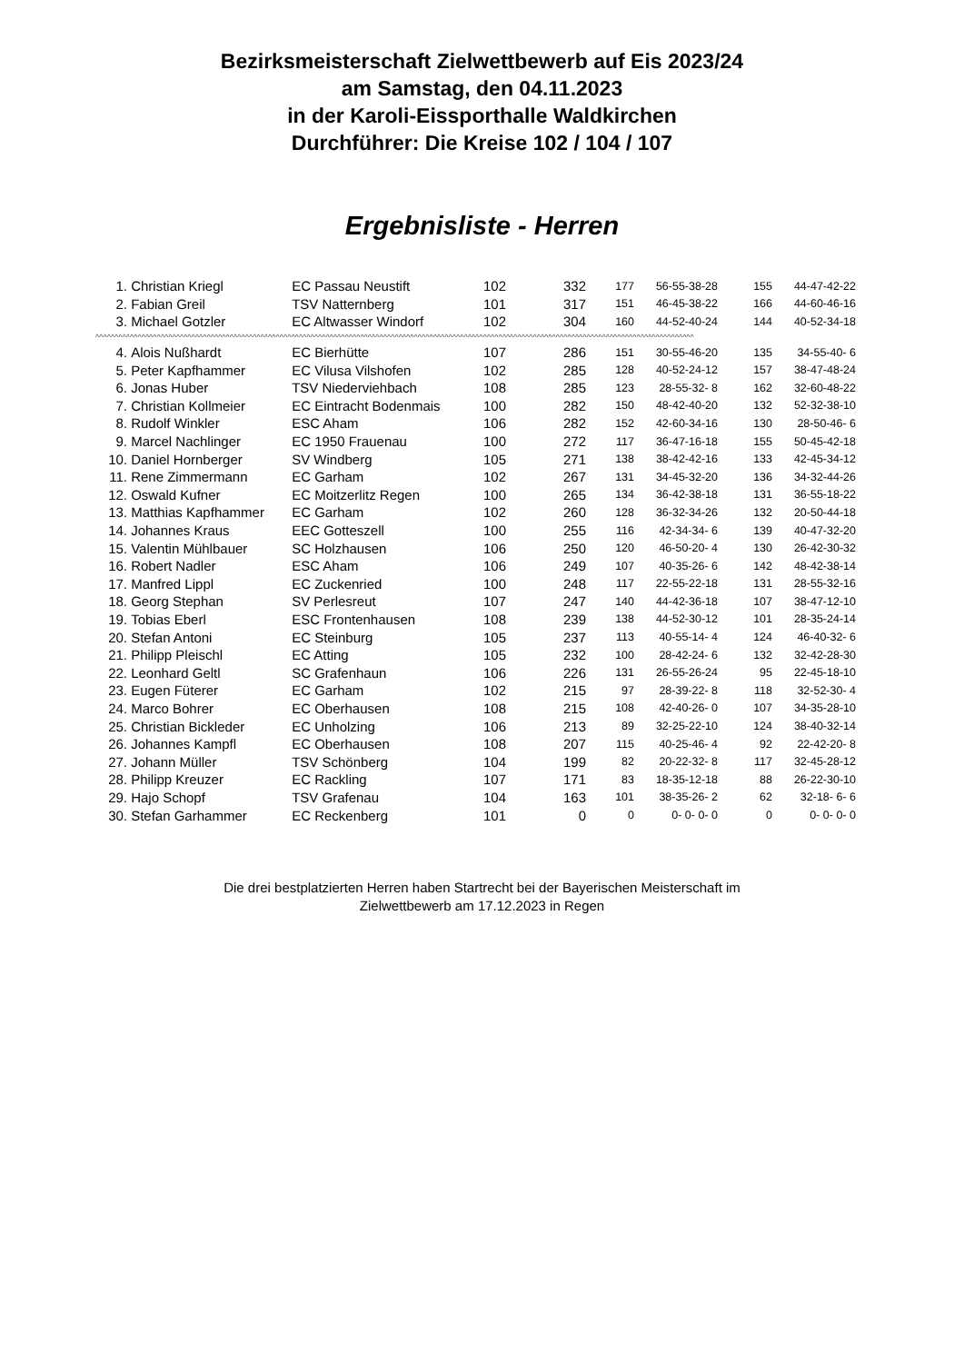Bezirksmeisterschaft Zielwettbewerb auf Eis 2023/24
am Samstag, den 04.11.2023
in der Karoli-Eissporthalle Waldkirchen
Durchführer: Die Kreise 102 / 104 / 107
Ergebnisliste - Herren
| 1. | Christian Kriegl | EC Passau Neustift | 102 | 332 | 177 | 56-55-38-28 | 155 | 44-47-42-22 |
| 2. | Fabian Greil | TSV Natternberg | 101 | 317 | 151 | 46-45-38-22 | 166 | 44-60-46-16 |
| 3. | Michael Gotzler | EC Altwasser Windorf | 102 | 304 | 160 | 44-52-40-24 | 144 | 40-52-34-18 |
| ^^^^^^^^^^^^^^^^^^^^^^^^^^^^^^^^^^^^^^^^^^^^^^^^^^^^^^^^^^^^^^^^^^^^^^^^^^^^^^^^^^^^^^^^^^^^^^^^^^^^^^^^^^^^^^^^^^^^^^^^^^^^^^^^^^^^^^^^^^^^^^^^^^^^^^^^^^^^ | | | | | | | | |
| 4. | Alois Nußhardt | EC Bierhütte | 107 | 286 | 151 | 30-55-46-20 | 135 | 34-55-40- 6 |
| 5. | Peter Kapfhammer | EC Vilusa Vilshofen | 102 | 285 | 128 | 40-52-24-12 | 157 | 38-47-48-24 |
| 6. | Jonas Huber | TSV Niederviehbach | 108 | 285 | 123 | 28-55-32- 8 | 162 | 32-60-48-22 |
| 7. | Christian Kollmeier | EC Eintracht Bodenmais | 100 | 282 | 150 | 48-42-40-20 | 132 | 52-32-38-10 |
| 8. | Rudolf Winkler | ESC Aham | 106 | 282 | 152 | 42-60-34-16 | 130 | 28-50-46- 6 |
| 9. | Marcel Nachlinger | EC 1950 Frauenau | 100 | 272 | 117 | 36-47-16-18 | 155 | 50-45-42-18 |
| 10. | Daniel Hornberger | SV Windberg | 105 | 271 | 138 | 38-42-42-16 | 133 | 42-45-34-12 |
| 11. | Rene Zimmermann | EC Garham | 102 | 267 | 131 | 34-45-32-20 | 136 | 34-32-44-26 |
| 12. | Oswald Kufner | EC Moitzerlitz Regen | 100 | 265 | 134 | 36-42-38-18 | 131 | 36-55-18-22 |
| 13. | Matthias Kapfhammer | EC Garham | 102 | 260 | 128 | 36-32-34-26 | 132 | 20-50-44-18 |
| 14. | Johannes Kraus | EEC Gotteszell | 100 | 255 | 116 | 42-34-34- 6 | 139 | 40-47-32-20 |
| 15. | Valentin Mühlbauer | SC Holzhausen | 106 | 250 | 120 | 46-50-20- 4 | 130 | 26-42-30-32 |
| 16. | Robert Nadler | ESC Aham | 106 | 249 | 107 | 40-35-26- 6 | 142 | 48-42-38-14 |
| 17. | Manfred Lippl | EC Zuckenried | 100 | 248 | 117 | 22-55-22-18 | 131 | 28-55-32-16 |
| 18. | Georg Stephan | SV Perlesreut | 107 | 247 | 140 | 44-42-36-18 | 107 | 38-47-12-10 |
| 19. | Tobias Eberl | ESC Frontenhausen | 108 | 239 | 138 | 44-52-30-12 | 101 | 28-35-24-14 |
| 20. | Stefan Antoni | EC Steinburg | 105 | 237 | 113 | 40-55-14- 4 | 124 | 46-40-32- 6 |
| 21. | Philipp Pleischl | EC Atting | 105 | 232 | 100 | 28-42-24- 6 | 132 | 32-42-28-30 |
| 22. | Leonhard Geltl | SC Grafenhaun | 106 | 226 | 131 | 26-55-26-24 | 95 | 22-45-18-10 |
| 23. | Eugen Füterer | EC Garham | 102 | 215 | 97 | 28-39-22- 8 | 118 | 32-52-30- 4 |
| 24. | Marco Bohrer | EC Oberhausen | 108 | 215 | 108 | 42-40-26- 0 | 107 | 34-35-28-10 |
| 25. | Christian Bickleder | EC Unholzing | 106 | 213 | 89 | 32-25-22-10 | 124 | 38-40-32-14 |
| 26. | Johannes Kampfl | EC Oberhausen | 108 | 207 | 115 | 40-25-46- 4 | 92 | 22-42-20- 8 |
| 27. | Johann Müller | TSV Schönberg | 104 | 199 | 82 | 20-22-32- 8 | 117 | 32-45-28-12 |
| 28. | Philipp Kreuzer | EC Rackling | 107 | 171 | 83 | 18-35-12-18 | 88 | 26-22-30-10 |
| 29. | Hajo Schopf | TSV Grafenau | 104 | 163 | 101 | 38-35-26- 2 | 62 | 32-18- 6- 6 |
| 30. | Stefan Garhammer | EC Reckenberg | 101 | 0 | 0 | 0- 0- 0- 0 | 0 | 0- 0- 0- 0 |
Die drei bestplatzierten Herren haben Startrecht bei der Bayerischen Meisterschaft im
Zielwettbewerb am 17.12.2023 in Regen